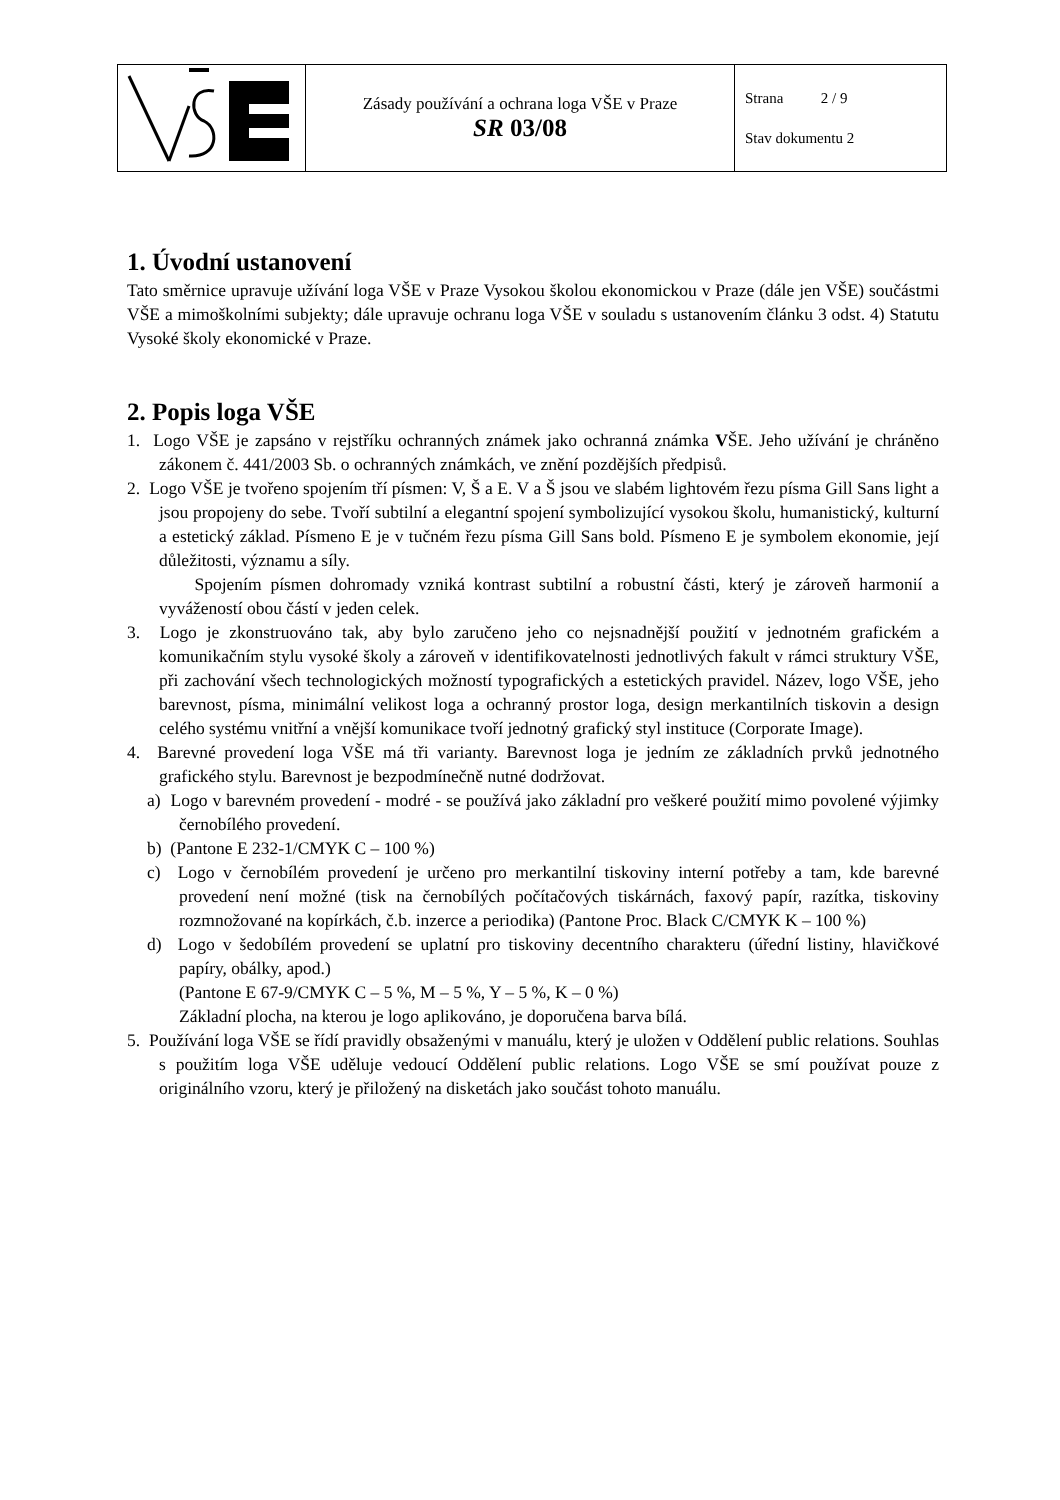| | Zásady používání a ochrana loga VŠE v Praze SR 03/08 | Strana 2 / 9 Stav dokumentu 2 |
1. Úvodní ustanovení
Tato směrnice upravuje užívání loga VŠE v Praze Vysokou školou ekonomickou v Praze (dále jen VŠE) součástmi VŠE a mimoškolními subjekty; dále upravuje ochranu loga VŠE v souladu s ustanovením článku 3 odst. 4) Statutu Vysoké školy ekonomické v Praze.
2. Popis loga VŠE
1. Logo VŠE je zapsáno v rejstříku ochranných známek jako ochranná známka VŠE. Jeho užívání je chráněno zákonem č. 441/2003 Sb. o ochranných známkách, ve znění pozdějších předpisů.
2. Logo VŠE je tvořeno spojením tří písmen: V, Š a E. V a Š jsou ve slabém lightovém řezu písma Gill Sans light a jsou propojeny do sebe. Tvoří subtilní a elegantní spojení symbolizující vysokou školu, humanistický, kulturní a estetický základ. Písmeno E je v tučném řezu písma Gill Sans bold. Písmeno E je symbolem ekonomie, její důležitosti, významu a síly.
Spojením písmen dohromady vzniká kontrast subtilní a robustní části, který je zároveň harmonií a vyvážeností obou částí v jeden celek.
3. Logo je zkonstruováno tak, aby bylo zaručeno jeho co nejsnadnější použití v jednotném grafickém a komunikačním stylu vysoké školy a zároveň v identifikovatelnosti jednotlivých fakult v rámci struktury VŠE, při zachování všech technologických možností typografických a estetických pravidel. Název, logo VŠE, jeho barevnost, písma, minimální velikost loga a ochranný prostor loga, design merkantilních tiskovin a design celého systému vnitřní a vnější komunikace tvoří jednotný grafický styl instituce (Corporate Image).
4. Barevné provedení loga VŠE má tři varianty. Barevnost loga je jedním ze základních prvků jednotného grafického stylu. Barevnost je bezpodmínečně nutné dodržovat.
a) Logo v barevném provedení - modré - se používá jako základní pro veškeré použití mimo povolené výjimky černobílého provedení.
b) (Pantone E 232-1/CMYK C – 100 %)
c) Logo v černobílém provedení je určeno pro merkantilní tiskoviny interní potřeby a tam, kde barevné provedení není možné (tisk na černobílých počítačových tiskárnách, faxový papír, razítka, tiskoviny rozmnožované na kopírkách, č.b. inzerce a periodika) (Pantone Proc. Black C/CMYK K – 100 %)
d) Logo v šedobílém provedení se uplatní pro tiskoviny decentního charakteru (úřední listiny, hlavičkové papíry, obálky, apod.)
(Pantone E 67-9/CMYK C – 5 %, M – 5 %, Y – 5 %, K – 0 %)
Základní plocha, na kterou je logo aplikováno, je doporučena barva bílá.
5. Používání loga VŠE se řídí pravidly obsaženými v manuálu, který je uložen v Oddělení public relations. Souhlas s použitím loga VŠE uděluje vedoucí Oddělení public relations. Logo VŠE se smí používat pouze z originálního vzoru, který je přiložený na disketách jako součást tohoto manuálu.